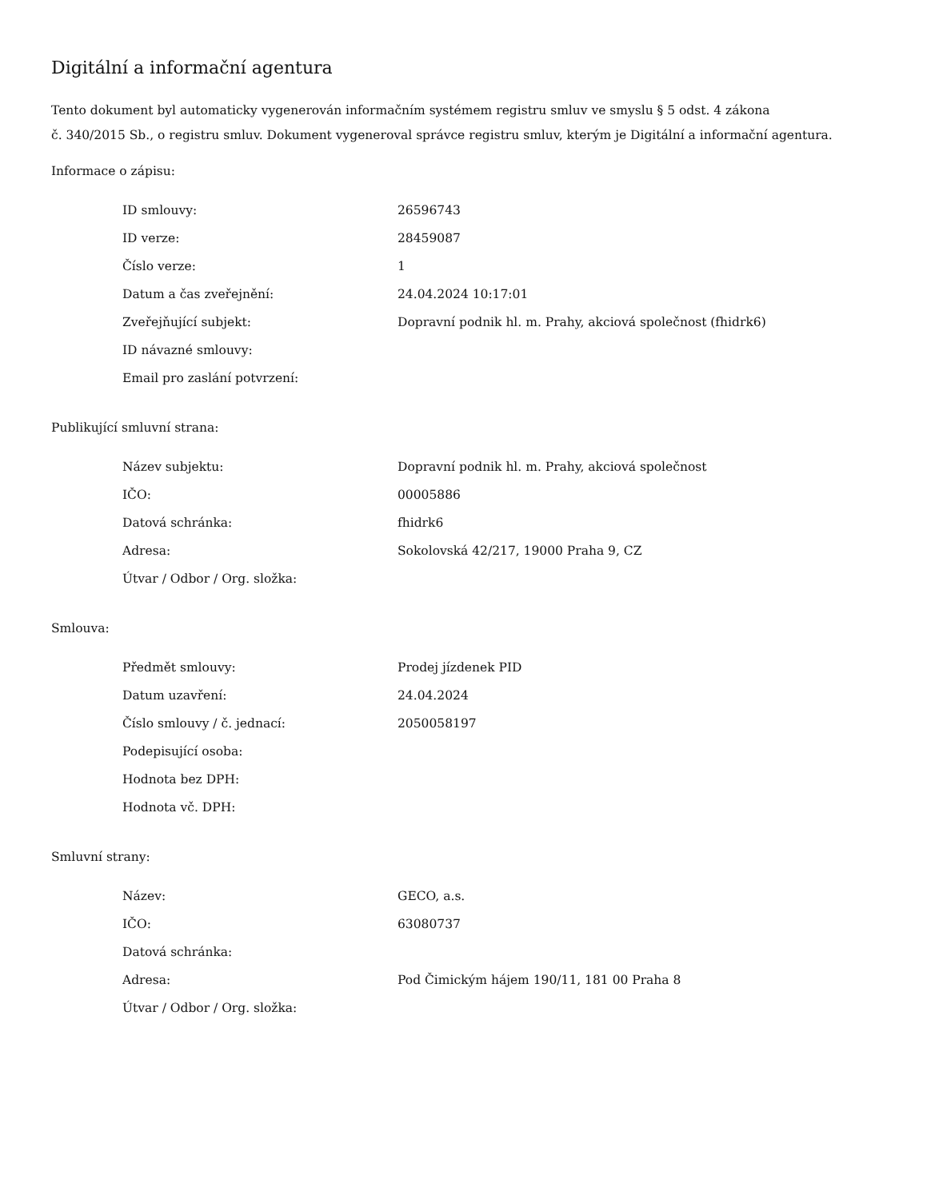Digitální a informační agentura
Tento dokument byl automaticky vygenerován informačním systémem registru smluv ve smyslu § 5 odst. 4 zákona
č. 340/2015 Sb., o registru smluv. Dokument vygeneroval správce registru smluv, kterým je Digitální a informační agentura.
Informace o zápisu:
| ID smlouvy: | 26596743 |
| ID verze: | 28459087 |
| Číslo verze: | 1 |
| Datum a čas zveřejnění: | 24.04.2024 10:17:01 |
| Zveřejňující subjekt: | Dopravní podnik hl. m. Prahy, akciová společnost (fhidrk6) |
| ID návazné smlouvy: | |
| Email pro zaslání potvrzení: | |
Publikující smluvní strana:
| Název subjektu: | Dopravní podnik hl. m. Prahy, akciová společnost |
| IČO: | 00005886 |
| Datová schránka: | fhidrk6 |
| Adresa: | Sokolovská 42/217, 19000 Praha 9, CZ |
| Útvar / Odbor / Org. složka: | |
Smlouva:
| Předmět smlouvy: | Prodej jízdenek PID |
| Datum uzavření: | 24.04.2024 |
| Číslo smlouvy / č. jednací: | 2050058197 |
| Podepisující osoba: | |
| Hodnota bez DPH: | |
| Hodnota vč. DPH: | |
Smluvní strany:
| Název: | GECO, a.s. |
| IČO: | 63080737 |
| Datová schránka: | |
| Adresa: | Pod Čimickým hájem 190/11, 181 00 Praha 8 |
| Útvar / Odbor / Org. složka: | |